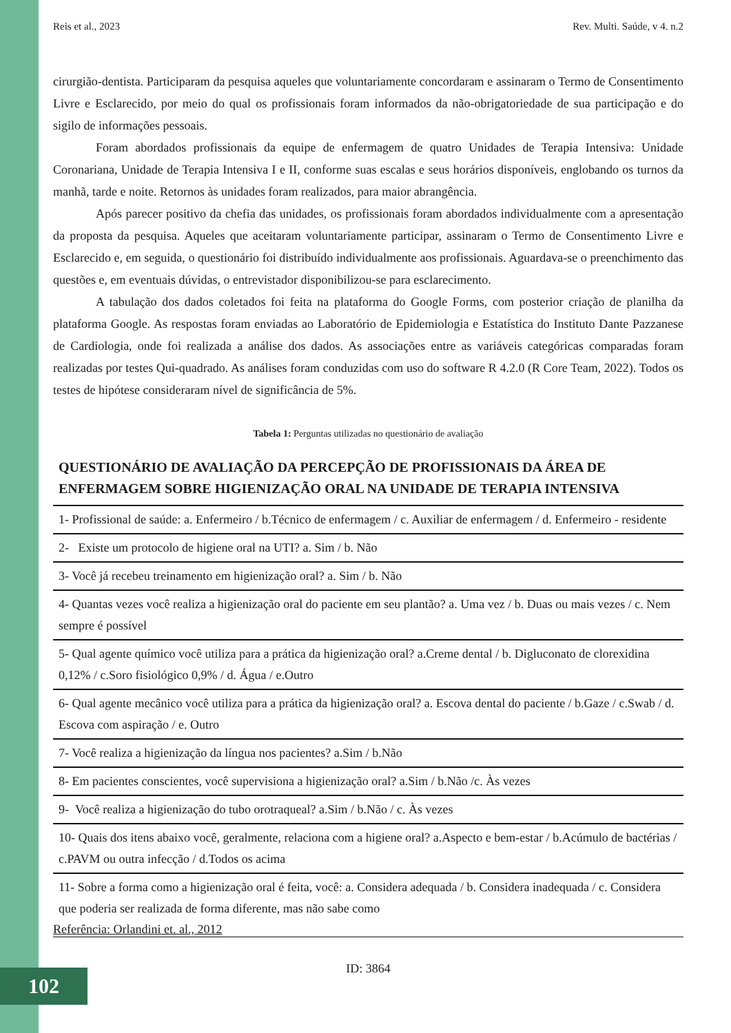Reis et al., 2023 Rev. Multi. Saúde, v 4. n.2
cirurgião-dentista. Participaram da pesquisa aqueles que voluntariamente concordaram e assinaram o Termo de Consentimento Livre e Esclarecido, por meio do qual os profissionais foram informados da não-obrigatoriedade de sua participação e do sigilo de informações pessoais.
Foram abordados profissionais da equipe de enfermagem de quatro Unidades de Terapia Intensiva: Unidade Coronariana, Unidade de Terapia Intensiva I e II, conforme suas escalas e seus horários disponíveis, englobando os turnos da manhã, tarde e noite. Retornos às unidades foram realizados, para maior abrangência.
Após parecer positivo da chefia das unidades, os profissionais foram abordados individualmente com a apresentação da proposta da pesquisa. Aqueles que aceitaram voluntariamente participar, assinaram o Termo de Consentimento Livre e Esclarecido e, em seguida, o questionário foi distribuído individualmente aos profissionais. Aguardava-se o preenchimento das questões e, em eventuais dúvidas, o entrevistador disponibilizou-se para esclarecimento.
A tabulação dos dados coletados foi feita na plataforma do Google Forms, com posterior criação de planilha da plataforma Google. As respostas foram enviadas ao Laboratório de Epidemiologia e Estatística do Instituto Dante Pazzanese de Cardiologia, onde foi realizada a análise dos dados. As associações entre as variáveis categóricas comparadas foram realizadas por testes Qui-quadrado. As análises foram conduzidas com uso do software R 4.2.0 (R Core Team, 2022). Todos os testes de hipótese consideraram nível de significância de 5%.
Tabela 1: Perguntas utilizadas no questionário de avaliação
QUESTIONÁRIO DE AVALIAÇÃO DA PERCEPÇÃO DE PROFISSIONAIS DA ÁREA DE ENFERMAGEM SOBRE HIGIENIZAÇÃO ORAL NA UNIDADE DE TERAPIA INTENSIVA
| 1- Profissional de saúde: a. Enfermeiro / b.Técnico de enfermagem / c. Auxiliar de enfermagem / d. Enfermeiro - residente |
| 2- Existe um protocolo de higiene oral na UTI? a. Sim / b. Não |
| 3- Você já recebeu treinamento em higienização oral? a. Sim / b. Não |
| 4- Quantas vezes você realiza a higienização oral do paciente em seu plantão? a. Uma vez / b. Duas ou mais vezes / c. Nem sempre é possível |
| 5- Qual agente químico você utiliza para a prática da higienização oral? a.Creme dental / b. Digluconato de clorexidina 0,12% / c.Soro fisiológico 0,9% / d. Água / e.Outro |
| 6- Qual agente mecânico você utiliza para a prática da higienização oral? a. Escova dental do paciente / b.Gaze / c.Swab / d. Escova com aspiração / e. Outro |
| 7- Você realiza a higienização da língua nos pacientes? a.Sim / b.Não |
| 8- Em pacientes conscientes, você supervisiona a higienização oral? a.Sim / b.Não /c. Às vezes |
| 9- Você realiza a higienização do tubo orotraqueal? a.Sim / b.Não / c. Às vezes |
| 10- Quais dos itens abaixo você, geralmente, relaciona com a higiene oral? a.Aspecto e bem-estar / b.Acúmulo de bactérias / c.PAVM ou outra infecção / d.Todos os acima |
| 11- Sobre a forma como a higienização oral é feita, você: a. Considera adequada / b. Considera inadequada / c. Considera que poderia ser realizada de forma diferente, mas não sabe como |
Referência: Orlandini et. al., 2012
ID: 3864
102